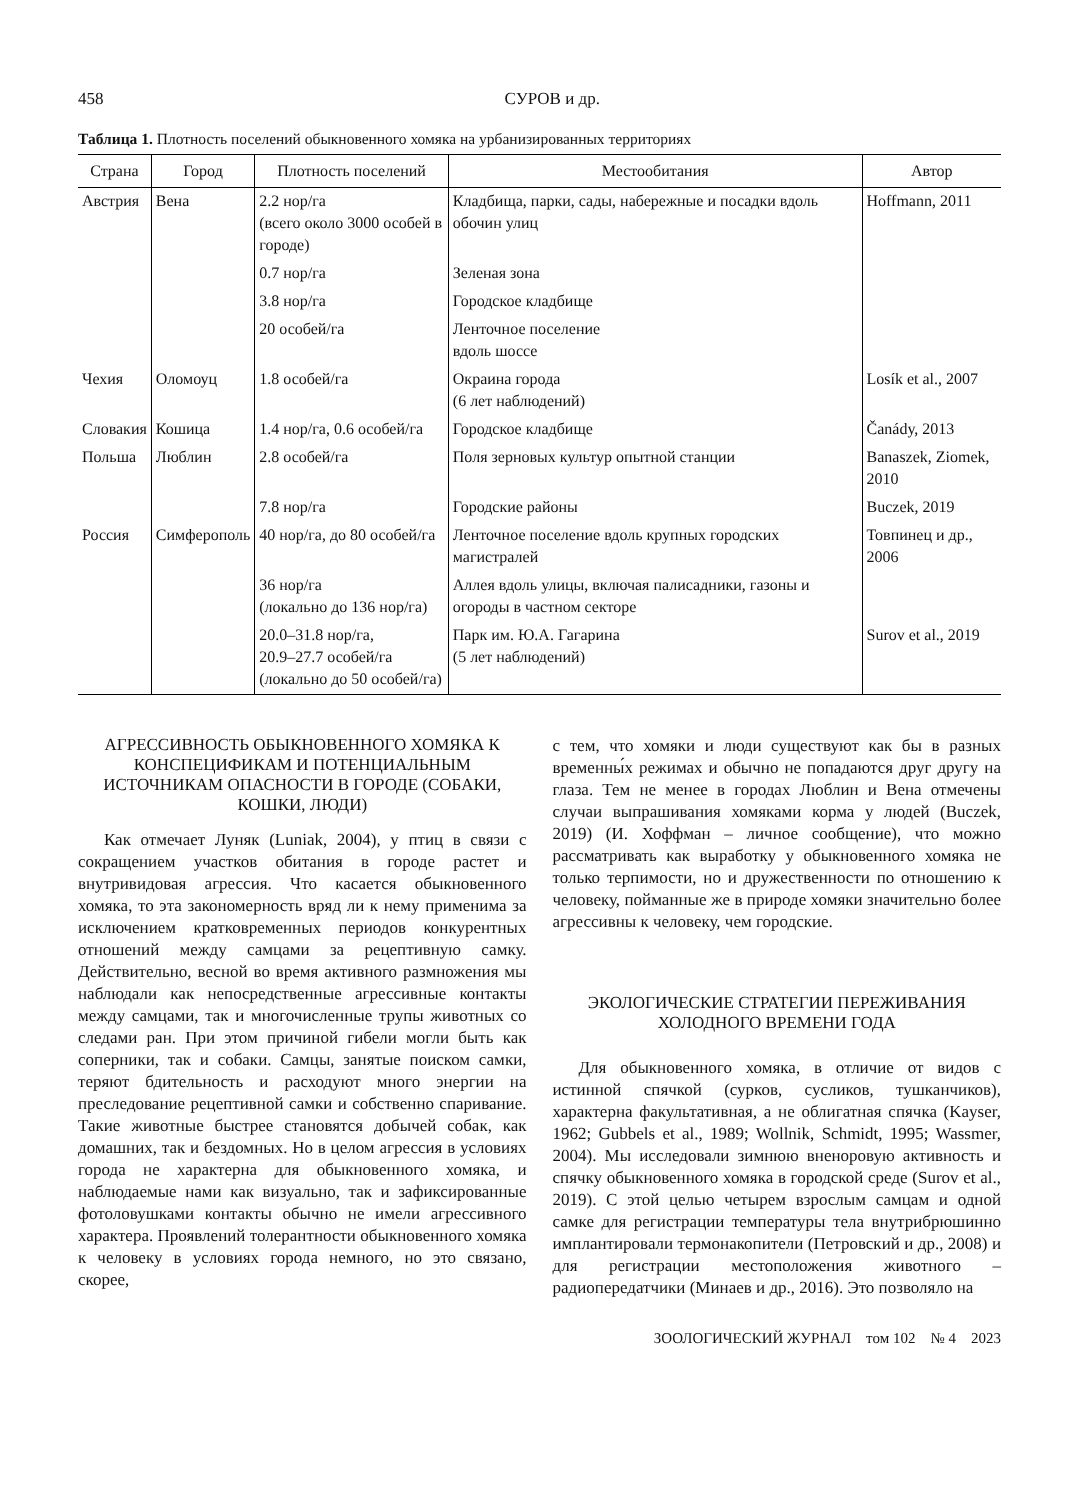458 СУРОВ и др.
Таблица 1. Плотность поселений обыкновенного хомяка на урбанизированных территориях
| Страна | Город | Плотность поселений | Местообитания | Автор |
| --- | --- | --- | --- | --- |
| Австрия | Вена | 2.2 нор/га (всего около 3000 особей в городе) | Кладбища, парки, сады, набережные и посадки вдоль обочин улиц | Hoffmann, 2011 |
| | | 0.7 нор/га | Зеленая зона | |
| | | 3.8 нор/га | Городское кладбище | |
| | | 20 особей/га | Ленточное поселение вдоль шоссе | |
| Чехия | Оломоуц | 1.8 особей/га | Окраина города (6 лет наблюдений) | Losík et al., 2007 |
| Словакия | Кошица | 1.4 нор/га, 0.6 особей/га | Городское кладбище | Čanády, 2013 |
| Польша | Люблин | 2.8 особей/га | Поля зерновых культур опытной станции | Banaszek, Ziomek, 2010 |
| | | 7.8 нор/га | Городские районы | Buczek, 2019 |
| Россия | Симферополь | 40 нор/га, до 80 особей/га | Ленточное поселение вдоль крупных городских магистралей | Товпинец и др., 2006 |
| | | 36 нор/га (локально до 136 нор/га) | Аллея вдоль улицы, включая палисадники, газоны и огороды в частном секторе | |
| | | 20.0–31.8 нор/га, 20.9–27.7 особей/га (локально до 50 особей/га) | Парк им. Ю.А. Гагарина (5 лет наблюдений) | Surov et al., 2019 |
АГРЕССИВНОСТЬ ОБЫКНОВЕННОГО ХОМЯКА К КОНСПЕЦИФИКАМ И ПОТЕНЦИАЛЬНЫМ ИСТОЧНИКАМ ОПАСНОСТИ В ГОРОДЕ (СОБАКИ, КОШКИ, ЛЮДИ)
Как отмечает Луняк (Luniak, 2004), у птиц в связи с сокращением участков обитания в городе растет и внутривидовая агрессия. Что касается обыкновенного хомяка, то эта закономерность вряд ли к нему применима за исключением кратковременных периодов конкурентных отношений между самцами за рецептивную самку. Действительно, весной во время активного размножения мы наблюдали как непосредственные агрессивные контакты между самцами, так и многочисленные трупы животных со следами ран. При этом причиной гибели могли быть как соперники, так и собаки. Самцы, занятые поиском самки, теряют бдительность и расходуют много энергии на преследование рецептивной самки и собственно спаривание. Такие животные быстрее становятся добычей собак, как домашних, так и бездомных. Но в целом агрессия в условиях города не характерна для обыкновенного хомяка, и наблюдаемые нами как визуально, так и зафиксированные фотоловушками контакты обычно не имели агрессивного характера. Проявлений толерантности обыкновенного хомяка к человеку в условиях города немного, но это связано, скорее,
с тем, что хомяки и люди существуют как бы в разных временны́х режимах и обычно не попадаются друг другу на глаза. Тем не менее в городах Люблин и Вена отмечены случаи выпрашивания хомяками корма у людей (Buczek, 2019) (И. Хоффман – личное сообщение), что можно рассматривать как выработку у обыкновенного хомяка не только терпимости, но и дружественности по отношению к человеку, пойманные же в природе хомяки значительно более агрессивны к человеку, чем городские.
ЭКОЛОГИЧЕСКИЕ СТРАТЕГИИ ПЕРЕЖИВАНИЯ ХОЛОДНОГО ВРЕМЕНИ ГОДА
Для обыкновенного хомяка, в отличие от видов с истинной спячкой (сурков, сусликов, тушканчиков), характерна факультативная, а не облигатная спячка (Kayser, 1962; Gubbels et al., 1989; Wollnik, Schmidt, 1995; Wassmer, 2004). Мы исследовали зимнюю вненоровую активность и спячку обыкновенного хомяка в городской среде (Surov et al., 2019). С этой целью четырем взрослым самцам и одной самке для регистрации температуры тела внутрибрюшинно имплантировали термонакопители (Петровский и др., 2008) и для регистрации местоположения животного – радиопередатчики (Минаев и др., 2016). Это позволяло на
ЗООЛОГИЧЕСКИЙ ЖУРНАЛ том 102 № 4 2023